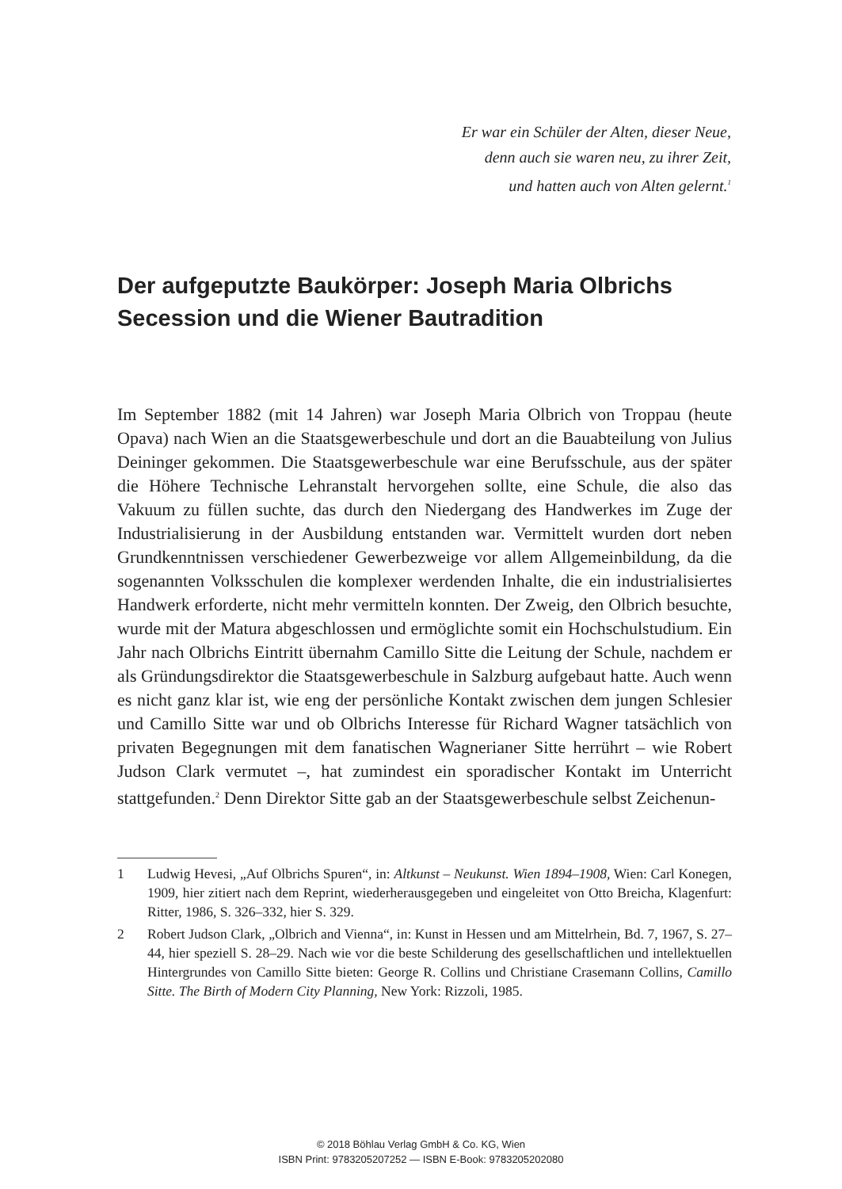Er war ein Schüler der Alten, dieser Neue,
denn auch sie waren neu, zu ihrer Zeit,
und hatten auch von Alten gelernt.<sup>1</sup>
Der aufgeputzte Baukörper: Joseph Maria Olbrichs Secession und die Wiener Bautradition
Im September 1882 (mit 14 Jahren) war Joseph Maria Olbrich von Troppau (heute Opava) nach Wien an die Staatsgewerbeschule und dort an die Bauabteilung von Julius Deininger gekommen. Die Staatsgewerbeschule war eine Berufsschule, aus der später die Höhere Technische Lehranstalt hervorgehen sollte, eine Schule, die also das Vakuum zu füllen suchte, das durch den Niedergang des Handwerkes im Zuge der Industrialisierung in der Ausbildung entstanden war. Vermittelt wurden dort neben Grundkenntnissen verschiedener Gewerbezweige vor allem Allgemeinbildung, da die sogenannten Volksschulen die komplexer werdenden Inhalte, die ein industrialisiertes Handwerk erforderte, nicht mehr vermitteln konnten. Der Zweig, den Olbrich besuchte, wurde mit der Matura abgeschlossen und ermöglichte somit ein Hochschulstudium. Ein Jahr nach Olbrichs Eintritt übernahm Camillo Sitte die Leitung der Schule, nachdem er als Gründungsdirektor die Staatsgewerbeschule in Salzburg aufgebaut hatte. Auch wenn es nicht ganz klar ist, wie eng der persönliche Kontakt zwischen dem jungen Schlesier und Camillo Sitte war und ob Olbrichs Interesse für Richard Wagner tatsächlich von privaten Begegnungen mit dem fanatischen Wagnerianer Sitte herrührt – wie Robert Judson Clark vermutet –, hat zumindest ein sporadischer Kontakt im Unterricht stattgefunden.<sup>2</sup> Denn Direktor Sitte gab an der Staatsgewerbeschule selbst Zeichenun-
1 Ludwig Hevesi, „Auf Olbrichs Spuren“, in: Altkunst – Neukunst. Wien 1894–1908, Wien: Carl Konegen, 1909, hier zitiert nach dem Reprint, wiederherausgegeben und eingeleitet von Otto Breicha, Klagenfurt: Ritter, 1986, S. 326–332, hier S. 329.
2 Robert Judson Clark, „Olbrich and Vienna“, in: Kunst in Hessen und am Mittelrhein, Bd. 7, 1967, S. 27–44, hier speziell S. 28–29. Nach wie vor die beste Schilderung des gesellschaftlichen und intellektuellen Hintergrundes von Camillo Sitte bieten: George R. Collins und Christiane Crasemann Collins, Camillo Sitte. The Birth of Modern City Planning, New York: Rizzoli, 1985.
© 2018 Böhlau Verlag GmbH & Co. KG, Wien
ISBN Print: 9783205207252 — ISBN E-Book: 9783205202080